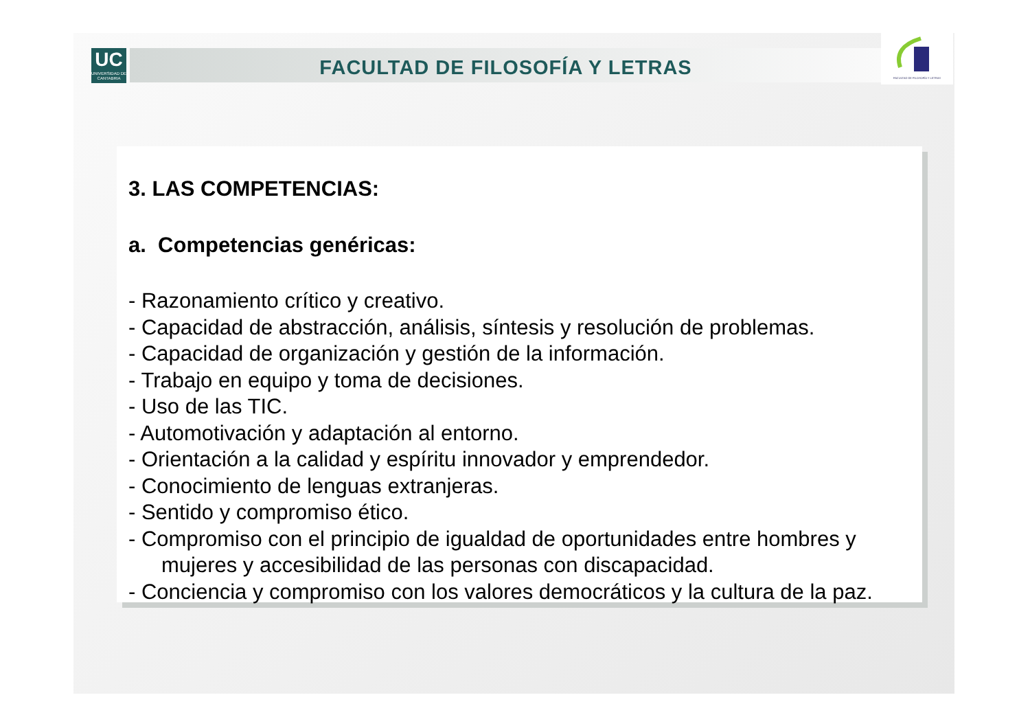UC
UNIVERSIDAD DE CANTABRIA
FACULTAD DE FILOSOFÍA Y LETRAS
FACULTAD DE FILOSOFÍA Y LETRAS
3. LAS COMPETENCIAS:
a. Competencias genéricas:
- Razonamiento crítico y creativo.
- Capacidad de abstracción, análisis, síntesis y resolución de problemas.
- Capacidad de organización y gestión de la información.
- Trabajo en equipo y toma de decisiones.
- Uso de las TIC.
- Automotivación y adaptación al entorno.
- Orientación a la calidad y espíritu innovador y emprendedor.
- Conocimiento de lenguas extranjeras.
- Sentido y compromiso ético.
- Compromiso con el principio de igualdad de oportunidades entre hombres y
mujeres y accesibilidad de las personas con discapacidad.
- Conciencia y compromiso con los valores democráticos y la cultura de la paz.